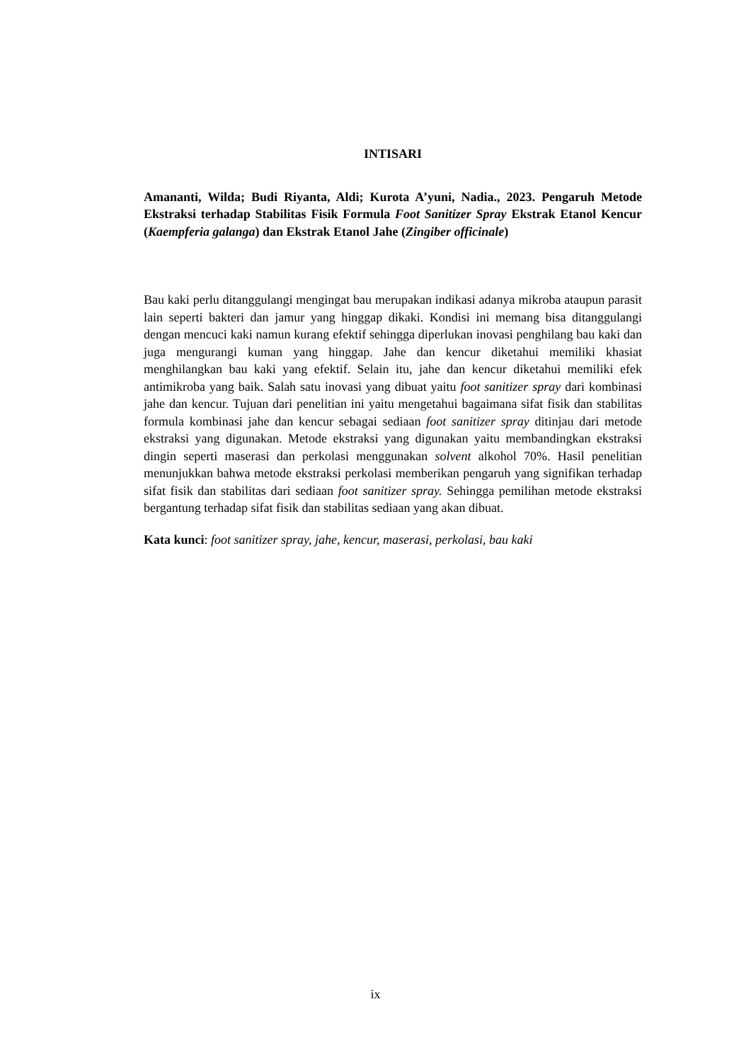INTISARI
Amananti, Wilda; Budi Riyanta, Aldi; Kurota A’yuni, Nadia., 2023. Pengaruh Metode Ekstraksi terhadap Stabilitas Fisik Formula Foot Sanitizer Spray Ekstrak Etanol Kencur (Kaempferia galanga) dan Ekstrak Etanol Jahe (Zingiber officinale)
Bau kaki perlu ditanggulangi mengingat bau merupakan indikasi adanya mikroba ataupun parasit lain seperti bakteri dan jamur yang hinggap dikaki. Kondisi ini memang bisa ditanggulangi dengan mencuci kaki namun kurang efektif sehingga diperlukan inovasi penghilang bau kaki dan juga mengurangi kuman yang hinggap. Jahe dan kencur diketahui memiliki khasiat menghilangkan bau kaki yang efektif. Selain itu, jahe dan kencur diketahui memiliki efek antimikroba yang baik. Salah satu inovasi yang dibuat yaitu foot sanitizer spray dari kombinasi jahe dan kencur. Tujuan dari penelitian ini yaitu mengetahui bagaimana sifat fisik dan stabilitas formula kombinasi jahe dan kencur sebagai sediaan foot sanitizer spray ditinjau dari metode ekstraksi yang digunakan. Metode ekstraksi yang digunakan yaitu membandingkan ekstraksi dingin seperti maserasi dan perkolasi menggunakan solvent alkohol 70%. Hasil penelitian menunjukkan bahwa metode ekstraksi perkolasi memberikan pengaruh yang signifikan terhadap sifat fisik dan stabilitas dari sediaan foot sanitizer spray. Sehingga pemilihan metode ekstraksi bergantung terhadap sifat fisik dan stabilitas sediaan yang akan dibuat.
Kata kunci: foot sanitizer spray, jahe, kencur, maserasi, perkolasi, bau kaki
ix